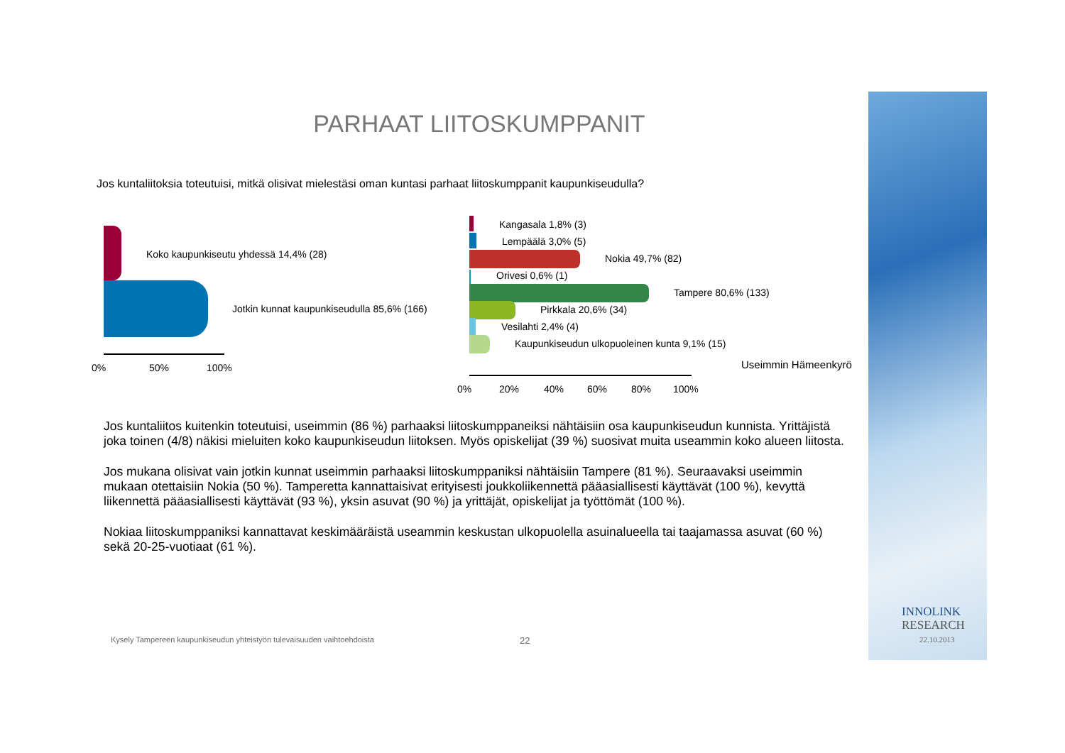PARHAAT LIITOSKUMPPANIT
Jos kuntaliitoksia toteutuisi, mitkä olisivat mielestäsi oman kuntasi parhaat liitoskumppanit kaupunkiseudulla?
Koko kaupunkiseutu yhdessä 14,4% (28)
Jotkin kunnat kaupunkiseudulla 85,6% (166)
0% 50% 100%
Kangasala 1,8% (3)
Lempäälä 3,0% (5)
Nokia 49,7% (82)
Orivesi 0,6% (1)
Tampere 80,6% (133)
Pirkkala 20,6% (34)
Vesilahti 2,4% (4)
Kaupunkiseudun ulkopuoleinen kunta 9,1% (15)
Useimmin Hämeenkyrö
0% 20% 40% 60% 80% 100%
Jos kuntaliitos kuitenkin toteutuisi, useimmin (86 %) parhaaksi liitoskumppaneiksi nähtäisiin osa kaupunkiseudun kunnista. Yrittäjistä joka toinen (4/8) näkisi mieluiten koko kaupunkiseudun liitoksen. Myös opiskelijat (39 %) suosivat muita useammin koko alueen liitosta.
Jos mukana olisivat vain jotkin kunnat useimmin parhaaksi liitoskumppaniksi nähtäisiin Tampere (81 %). Seuraavaksi useimmin mukaan otettaisiin Nokia (50 %). Tamperetta kannattaisivat erityisesti joukkoliikennettä pääasiallisesti käyttävät (100 %), kevyttä liikennettä pääasiallisesti käyttävät (93 %), yksin asuvat (90 %) ja yrittäjät, opiskelijat ja työttömät (100 %).
Nokiaa liitoskumppaniksi kannattavat keskimääräistä useammin keskustan ulkopuolella asuinalueella tai taajamassa asuvat (60 %) sekä 20-25-vuotiaat (61 %).
Kysely Tampereen kaupunkiseudun yhteistyön tulevaisuuden vaihtoehdoista
22
INNOLINK
RESEARCH
22.10.2013